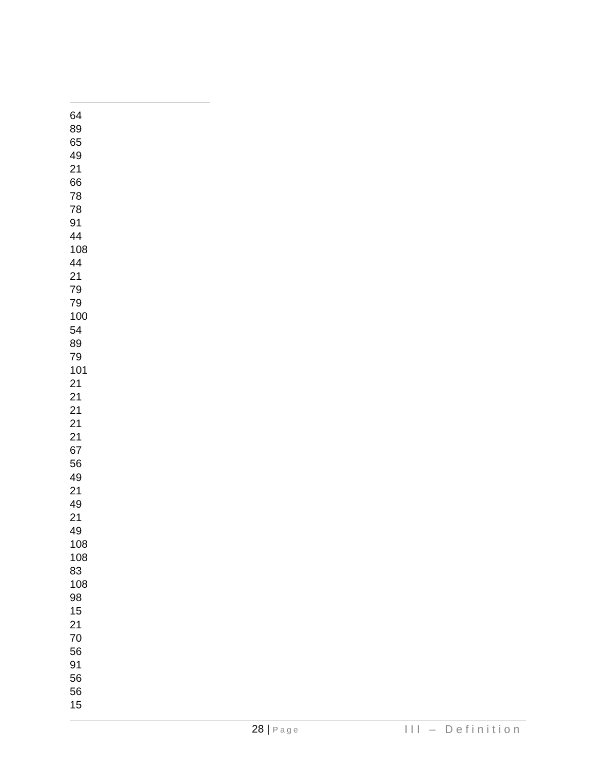64
89
65
49
21
66
78
78
91
44
108
44
21
79
79
100
54
89
79
101
21
21
21
21
21
67
56
49
21
49
21
49
108
108
83
108
98
15
21
70
56
91
56
56
15
28 | Page III – Definition